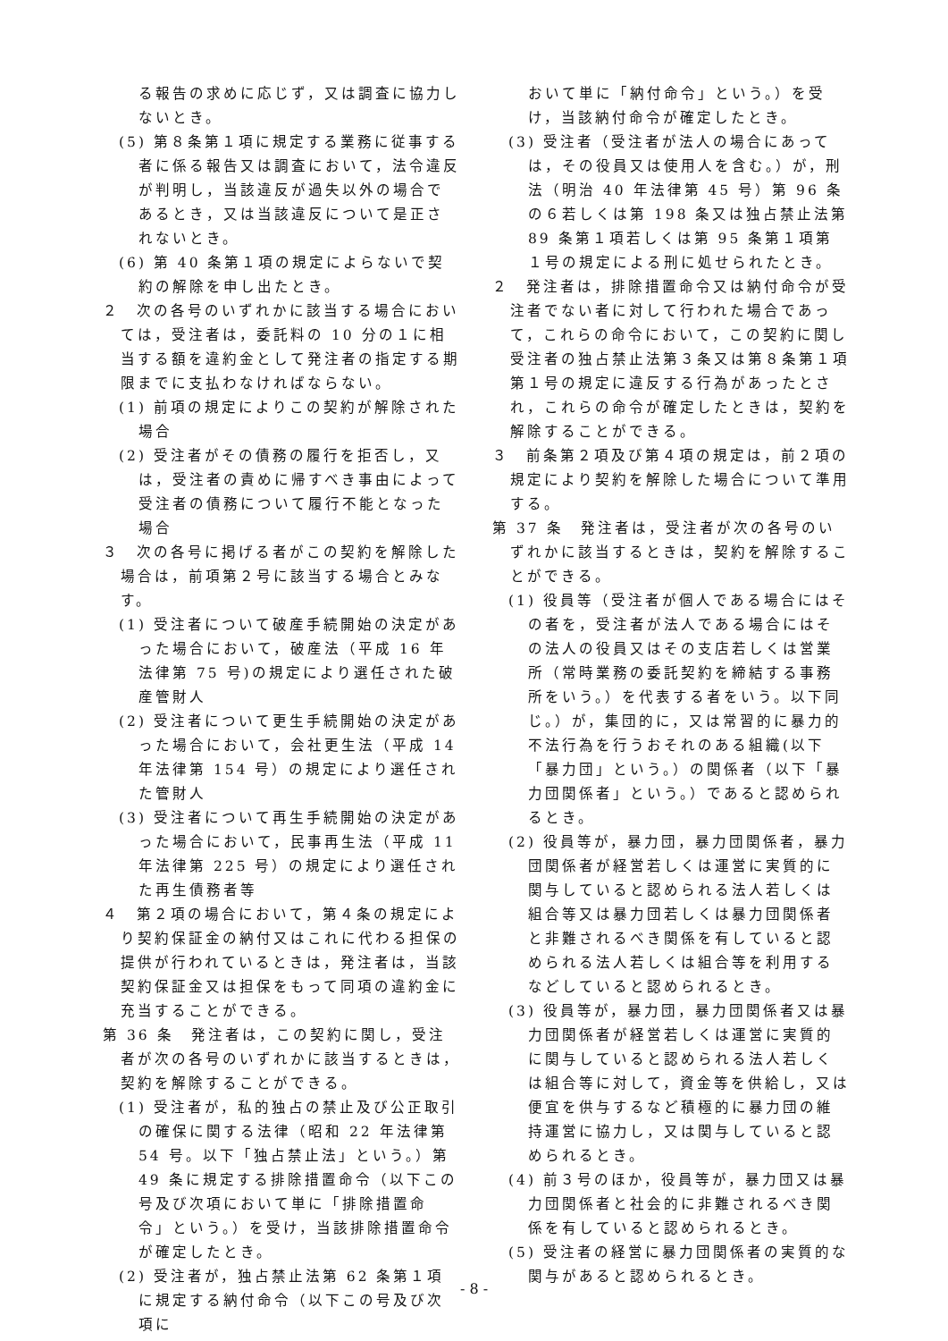る報告の求めに応じず，又は調査に協力しないとき。
(5) 第８条第１項に規定する業務に従事する者に係る報告又は調査において，法令違反が判明し，当該違反が過失以外の場合であるとき，又は当該違反について是正されないとき。
(6) 第 40 条第１項の規定によらないで契約の解除を申し出たとき。
２　次の各号のいずれかに該当する場合においては，受注者は，委託料の 10 分の１に相当する額を違約金として発注者の指定する期限までに支払わなければならない。
(1) 前項の規定によりこの契約が解除された場合
(2) 受注者がその債務の履行を拒否し，又は，受注者の責めに帰すべき事由によって受注者の債務について履行不能となった場合
３　次の各号に掲げる者がこの契約を解除した場合は，前項第２号に該当する場合とみなす。
(1) 受注者について破産手続開始の決定があった場合において，破産法（平成 16 年法律第 75 号)の規定により選任された破産管財人
(2) 受注者について更生手続開始の決定があった場合において，会社更生法（平成 14 年法律第 154 号）の規定により選任された管財人
(3) 受注者について再生手続開始の決定があった場合において，民事再生法（平成 11 年法律第 225 号）の規定により選任された再生債務者等
４　第２項の場合において，第４条の規定により契約保証金の納付又はこれに代わる担保の提供が行われているときは，発注者は，当該契約保証金又は担保をもって同項の違約金に充当することができる。
第 36 条　発注者は，この契約に関し，受注者が次の各号のいずれかに該当するときは，契約を解除することができる。
(1) 受注者が，私的独占の禁止及び公正取引の確保に関する法律（昭和 22 年法律第 54 号。以下「独占禁止法」という。）第 49 条に規定する排除措置命令（以下この号及び次項において単に「排除措置命令」という。）を受け，当該排除措置命令が確定したとき。
(2) 受注者が，独占禁止法第 62 条第１項に規定する納付命令（以下この号及び次項に
おいて単に「納付命令」という。）を受け，当該納付命令が確定したとき。
(3) 受注者（受注者が法人の場合にあっては，その役員又は使用人を含む。）が，刑法（明治 40 年法律第 45 号）第 96 条の６若しくは第 198 条又は独占禁止法第 89 条第１項若しくは第 95 条第１項第１号の規定による刑に処せられたとき。
２　発注者は，排除措置命令又は納付命令が受注者でない者に対して行われた場合であって，これらの命令において，この契約に関し受注者の独占禁止法第３条又は第８条第１項第１号の規定に違反する行為があったとされ，これらの命令が確定したときは，契約を解除することができる。
３　前条第２項及び第４項の規定は，前２項の規定により契約を解除した場合について準用する。
第 37 条　発注者は，受注者が次の各号のいずれかに該当するときは，契約を解除することができる。
(1) 役員等（受注者が個人である場合にはその者を，受注者が法人である場合にはその法人の役員又はその支店若しくは営業所（常時業務の委託契約を締結する事務所をいう。）を代表する者をいう。以下同じ。）が，集団的に，又は常習的に暴力的不法行為を行うおそれのある組織(以下「暴力団」という。）の関係者（以下「暴力団関係者」という。）であると認められるとき。
(2) 役員等が，暴力団，暴力団関係者，暴力団関係者が経営若しくは運営に実質的に関与していると認められる法人若しくは組合等又は暴力団若しくは暴力団関係者と非難されるべき関係を有していると認められる法人若しくは組合等を利用するなどしていると認められるとき。
(3) 役員等が，暴力団，暴力団関係者又は暴力団関係者が経営若しくは運営に実質的に関与していると認められる法人若しくは組合等に対して，資金等を供給し，又は便宜を供与するなど積極的に暴力団の維持運営に協力し，又は関与していると認められるとき。
(4) 前３号のほか，役員等が，暴力団又は暴力団関係者と社会的に非難されるべき関係を有していると認められるとき。
(5) 受注者の経営に暴力団関係者の実質的な関与があると認められるとき。
- 8 -